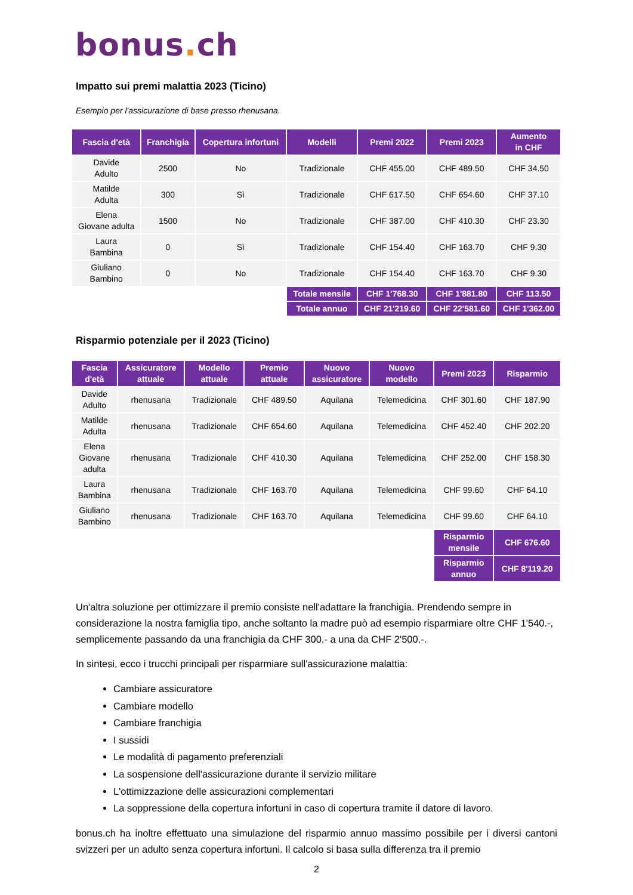bonus. ch
Impatto sui premi malattia 2023 (Ticino)
Esempio per l'assicurazione di base presso rhenusana.
| Fascia d'età | Franchigia | Copertura infortuni | Modelli | Premi 2022 | Premi 2023 | Aumento in CHF |
| --- | --- | --- | --- | --- | --- | --- |
| Davide Adulto | 2500 | No | Tradizionale | CHF 455.00 | CHF 489.50 | CHF 34.50 |
| Matilde Adulta | 300 | Sì | Tradizionale | CHF 617.50 | CHF 654.60 | CHF 37.10 |
| Elena Giovane adulta | 1500 | No | Tradizionale | CHF 387.00 | CHF 410.30 | CHF 23.30 |
| Laura Bambina | 0 | Sì | Tradizionale | CHF 154.40 | CHF 163.70 | CHF 9.30 |
| Giuliano Bambino | 0 | No | Tradizionale | CHF 154.40 | CHF 163.70 | CHF 9.30 |
| | | | Totale mensile | CHF 1'768.30 | CHF 1'881.80 | CHF 113.50 |
| | | | Totale annuo | CHF 21'219.60 | CHF 22'581.60 | CHF 1'362.00 |
Risparmio potenziale per il 2023 (Ticino)
| Fascia d'età | Assicuratore attuale | Modello attuale | Premio attuale | Nuovo assicuratore | Nuovo modello | Premi 2023 | Risparmio |
| --- | --- | --- | --- | --- | --- | --- | --- |
| Davide Adulto | rhenusana | Tradizionale | CHF 489.50 | Aquilana | Telemedicina | CHF 301.60 | CHF 187.90 |
| Matilde Adulta | rhenusana | Tradizionale | CHF 654.60 | Aquilana | Telemedicina | CHF 452.40 | CHF 202.20 |
| Elena Giovane adulta | rhenusana | Tradizionale | CHF 410.30 | Aquilana | Telemedicina | CHF 252.00 | CHF 158.30 |
| Laura Bambina | rhenusana | Tradizionale | CHF 163.70 | Aquilana | Telemedicina | CHF 99.60 | CHF 64.10 |
| Giuliano Bambino | rhenusana | Tradizionale | CHF 163.70 | Aquilana | Telemedicina | CHF 99.60 | CHF 64.10 |
| | | | | | | Risparmio mensile | CHF 676.60 |
| | | | | | | Risparmio annuo | CHF 8'119.20 |
Un'altra soluzione per ottimizzare il premio consiste nell'adattare la franchigia. Prendendo sempre in considerazione la nostra famiglia tipo, anche soltanto la madre può ad esempio risparmiare oltre CHF 1'540.-, semplicemente passando da una franchigia da CHF 300.- a una da CHF 2'500.-.
In sintesi, ecco i trucchi principali per risparmiare sull'assicurazione malattia:
Cambiare assicuratore
Cambiare modello
Cambiare franchigia
I sussidi
Le modalità di pagamento preferenziali
La sospensione dell'assicurazione durante il servizio militare
L'ottimizzazione delle assicurazioni complementari
La soppressione della copertura infortuni in caso di copertura tramite il datore di lavoro.
bonus.ch ha inoltre effettuato una simulazione del risparmio annuo massimo possibile per i diversi cantoni svizzeri per un adulto senza copertura infortuni. Il calcolo si basa sulla differenza tra il premio
2